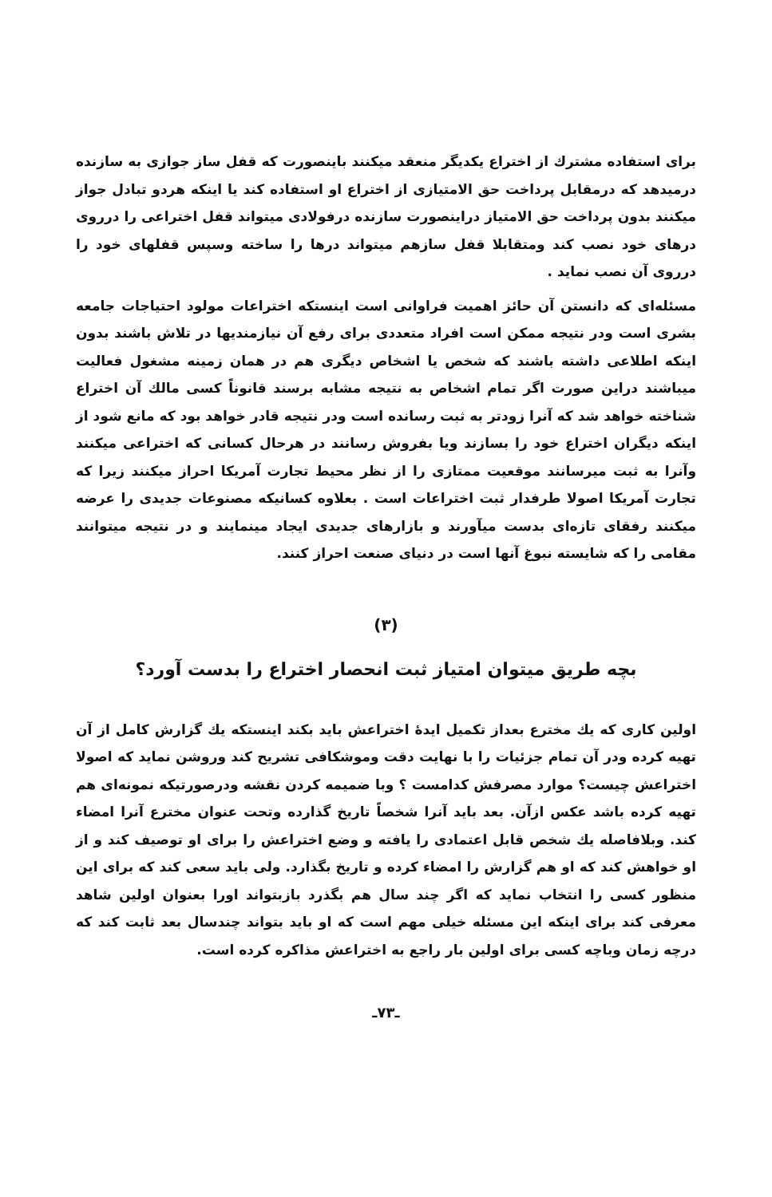برای استفاده مشترك از اختراع یکدیگر منعقد میکنند باینصورت که قفل ساز جوازی به سازنده درمیدهد که درمقابل پرداخت حق الامتیازی از اختراع او استفاده کند یا اینکه هردو تبادل جواز میکنند بدون پرداخت حق الامتیاز دراینصورت سازنده درفولادی میتواند قفل اختراعی را درروی درهای خود نصب کند ومتقابلا قفل سازهم میتواند درها را ساخته وسپس قفلهای خود را درروی آن نصب نماید .
مسئله‌ای که دانستن آن حائز اهمیت فراوانی است اینستکه اختراعات مولود احتیاجات جامعه بشری است ودر نتیجه ممکن است افراد متعددی برای رفع آن نیازمندیها در تلاش باشند بدون اینکه اطلاعی داشته باشند که شخص یا اشخاص دیگری هم در همان زمینه مشغول فعالیت میباشند دراین صورت اگر تمام اشخاص به نتیجه مشابه برسند قانوناً کسی مالك آن اختراع شناخته خواهد شد که آنرا زودتر به ثبت رسانده است ودر نتیجه قادر خواهد بود که مانع شود از اینکه دیگران اختراع خود را بسازند ویا بفروش رسانند در هرحال کسانی که اختراعی میکنند وآنرا به ثبت میرسانند موقعیت ممتازی را از نظر محیط تجارت آمریکا احراز میکنند زیرا که تجارت آمریکا اصولا طرفدار ثبت اختراعات است . بعلاوه کسانیکه مصنوعات جدیدی را عرضه میکنند رفقای تازه‌ای بدست میآورند و بازارهای جدیدی ایجاد مینمایند و در نتیجه میتوانند مقامی را که شایسته نبوغ آنها است در دنیای صنعت احراز کنند.
(۳)
بچه طریق میتوان امتیاز ثبت انحصار اختراع را بدست آورد؟
اولین کاری که یك مخترع بعداز تکمیل ایدهٔ اختراعش باید بکند اینستکه یك گزارش کامل از آن تهیه کرده ودر آن تمام جزئیات را با نهایت دقت وموشکافی تشریح کند وروشن نماید که اصولا اختراعش چیست؟ موارد مصرفش کدامست ؟ وبا ضمیمه کردن نقشه ودرصورتیکه نمونه‌ای هم تهیه کرده باشد عکس ازآن. بعد باید آنرا شخصاً تاریخ گذارده وتحت عنوان مخترع آنرا امضاء کند. وبلافاصله یك شخص قابل اعتمادی را یافته و وضع اختراعش را برای او توصیف کند و از او خواهش کند که او هم گزارش را امضاء کرده و تاریخ بگذارد. ولی باید سعی کند که برای این منظور کسی را انتخاب نماید که اگر چند سال هم بگذرد بازبتواند اورا بعنوان اولین شاهد معرفی کند برای اینکه این مسئله خیلی مهم است که او باید بتواند چندسال بعد ثابت کند که درچه زمان وباچه کسی برای اولین بار راجع به اختراعش مذاکره کرده است.
ـ۷۳ـ